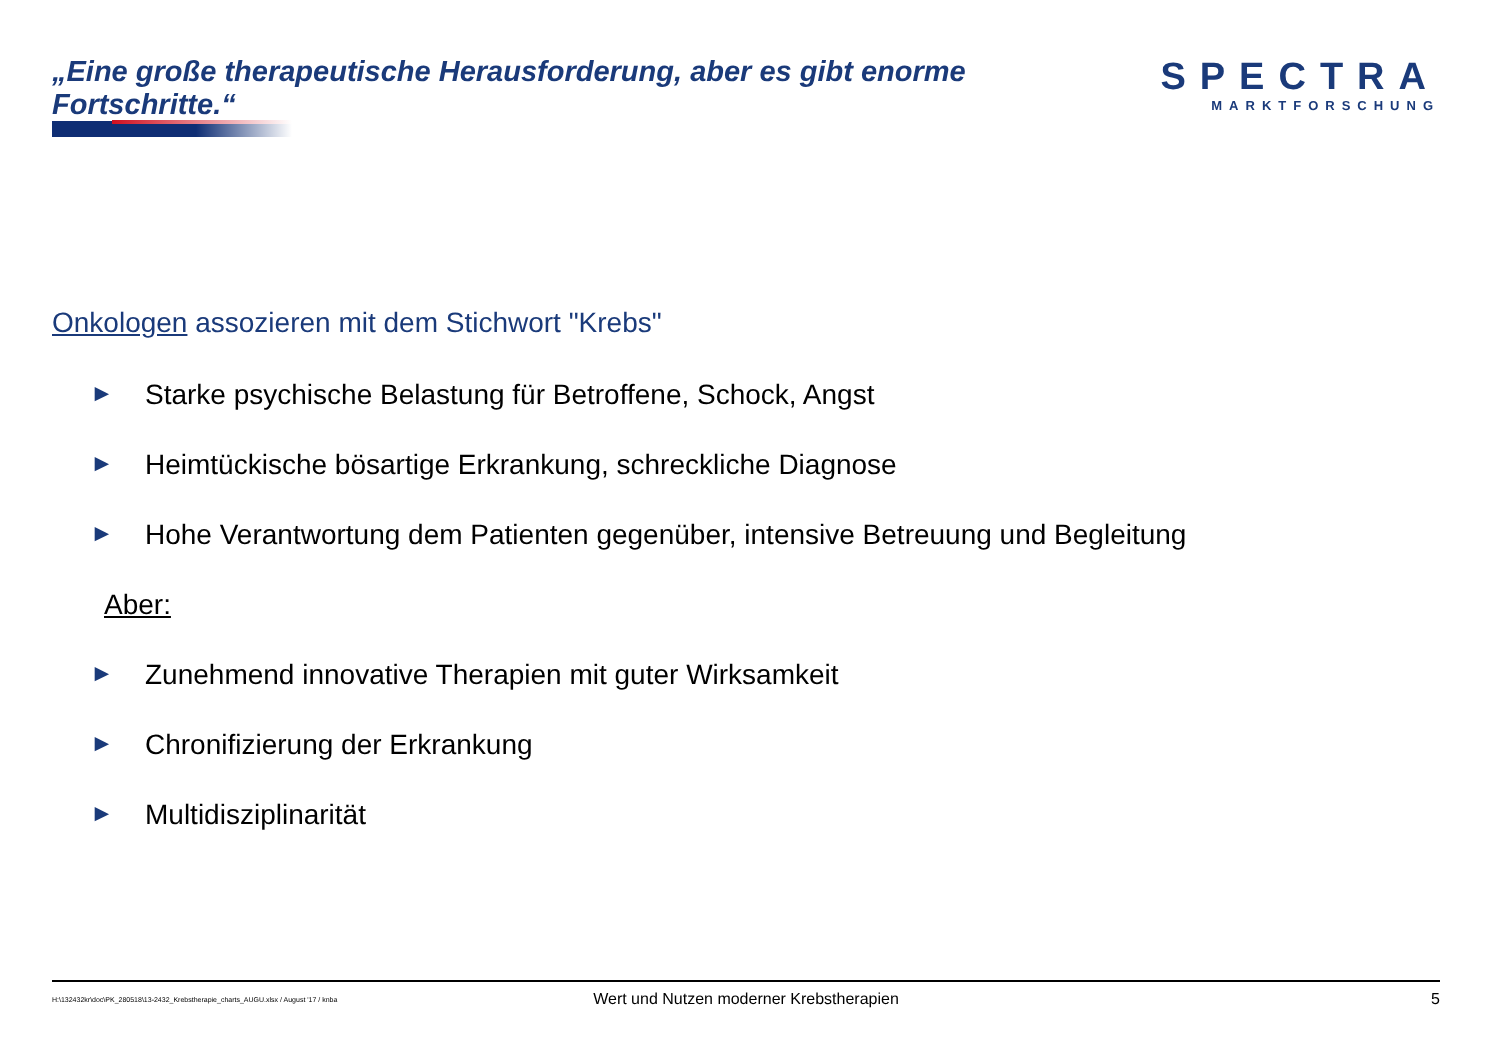„Eine große therapeutische Herausforderung, aber es gibt enorme Fortschritte.“
SPECTRA
MARKTFORSCHUNG
Onkologen assozieren mit dem Stichwort "Krebs"
► Starke psychische Belastung für Betroffene, Schock, Angst
► Heimtückische bösartige Erkrankung, schreckliche Diagnose
► Hohe Verantwortung dem Patienten gegenüber, intensive Betreuung und Begleitung
Aber:
► Zunehmend innovative Therapien mit guter Wirksamkeit
► Chronifizierung der Erkrankung
► Multidisziplinarität
H:\132432kr\doc\PK_280518\13-2432_Krebstherapie_charts_AUGU.xlsx / August '17 / knba
Wert und Nutzen moderner Krebstherapien
5